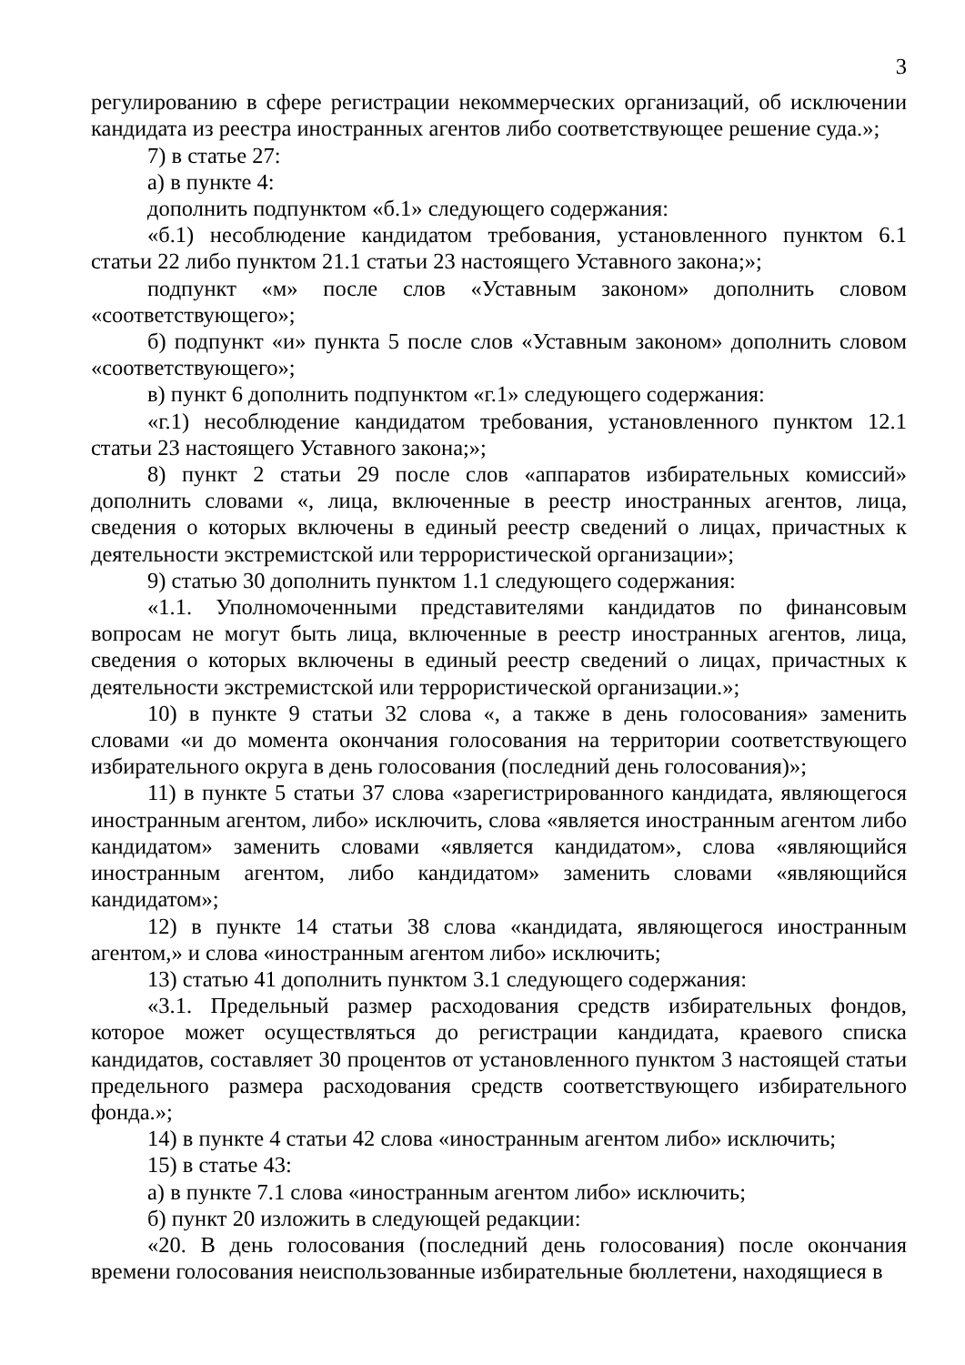3
регулированию в сфере регистрации некоммерческих организаций, об исключении кандидата из реестра иностранных агентов либо соответствующее решение суда.»;
7) в статье 27:
а) в пункте 4:
дополнить подпунктом «б.1» следующего содержания:
«б.1) несоблюдение кандидатом требования, установленного пунктом 6.1 статьи 22 либо пунктом 21.1 статьи 23 настоящего Уставного закона;»;
подпункт «м» после слов «Уставным законом» дополнить словом «соответствующего»;
б) подпункт «и» пункта 5 после слов «Уставным законом» дополнить словом «соответствующего»;
в) пункт 6 дополнить подпунктом «г.1» следующего содержания:
«г.1) несоблюдение кандидатом требования, установленного пунктом 12.1 статьи 23 настоящего Уставного закона;»;
8) пункт 2 статьи 29 после слов «аппаратов избирательных комиссий» дополнить словами «, лица, включенные в реестр иностранных агентов, лица, сведения о которых включены в единый реестр сведений о лицах, причастных к деятельности экстремистской или террористической организации»;
9) статью 30 дополнить пунктом 1.1 следующего содержания:
«1.1. Уполномоченными представителями кандидатов по финансовым вопросам не могут быть лица, включенные в реестр иностранных агентов, лица, сведения о которых включены в единый реестр сведений о лицах, причастных к деятельности экстремистской или террористической организации.»;
10) в пункте 9 статьи 32 слова «, а также в день голосования» заменить словами «и до момента окончания голосования на территории соответствующего избирательного округа в день голосования (последний день голосования)»;
11) в пункте 5 статьи 37 слова «зарегистрированного кандидата, являющегося иностранным агентом, либо» исключить, слова «является иностранным агентом либо кандидатом» заменить словами «является кандидатом», слова «являющийся иностранным агентом, либо кандидатом» заменить словами «являющийся кандидатом»;
12) в пункте 14 статьи 38 слова «кандидата, являющегося иностранным агентом,» и слова «иностранным агентом либо» исключить;
13) статью 41 дополнить пунктом 3.1 следующего содержания:
«3.1. Предельный размер расходования средств избирательных фондов, которое может осуществляться до регистрации кандидата, краевого списка кандидатов, составляет 30 процентов от установленного пунктом 3 настоящей статьи предельного размера расходования средств соответствующего избирательного фонда.»;
14) в пункте 4 статьи 42 слова «иностранным агентом либо» исключить;
15) в статье 43:
а) в пункте 7.1 слова «иностранным агентом либо» исключить;
б) пункт 20 изложить в следующей редакции:
«20. В день голосования (последний день голосования) после окончания времени голосования неиспользованные избирательные бюллетени, находящиеся в